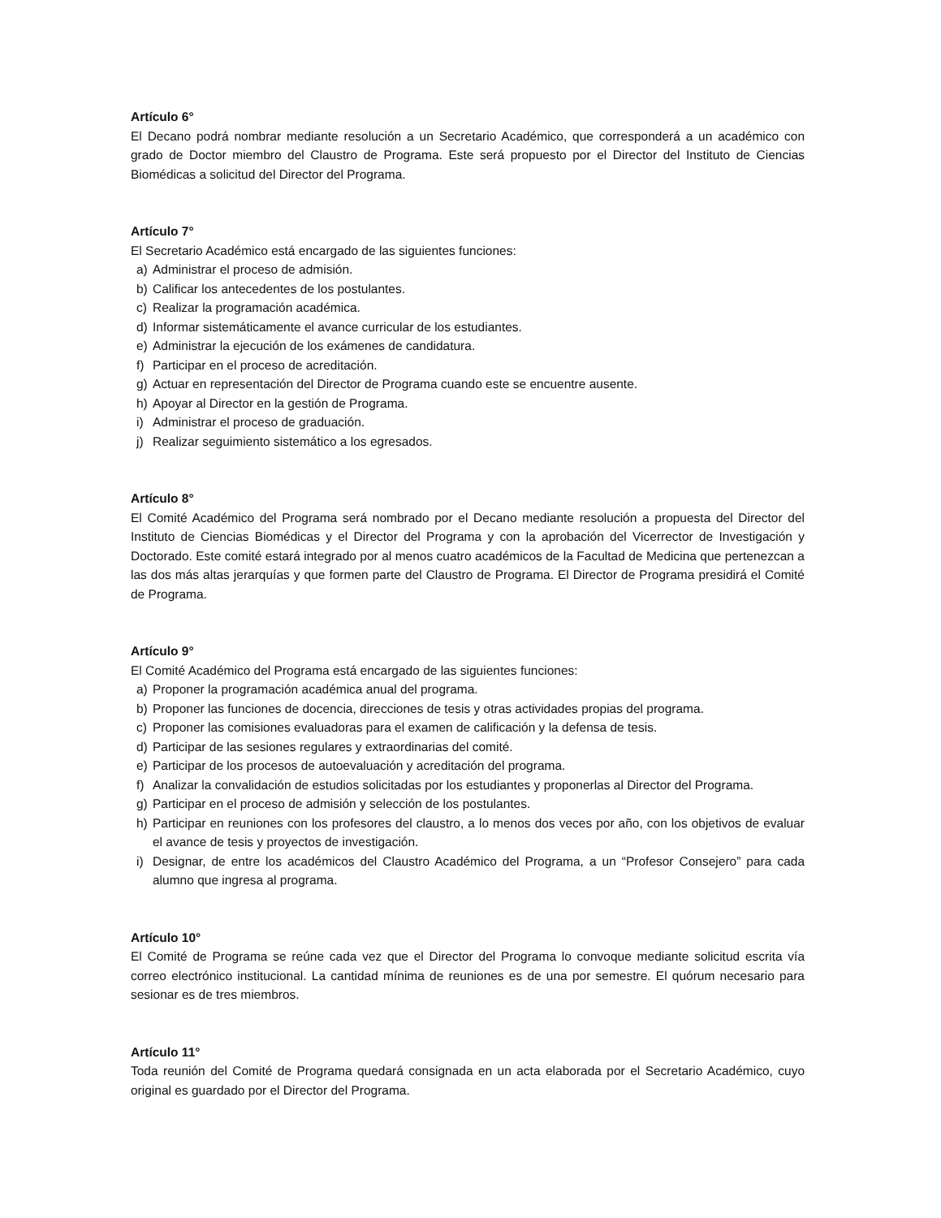Artículo 6°
El Decano podrá nombrar mediante resolución a un Secretario Académico, que corresponderá a un académico con grado de Doctor miembro del Claustro de Programa. Este será propuesto por el Director del Instituto de Ciencias Biomédicas a solicitud del Director del Programa.
Artículo 7°
El Secretario Académico está encargado de las siguientes funciones:
a) Administrar el proceso de admisión.
b) Calificar los antecedentes de los postulantes.
c) Realizar la programación académica.
d) Informar sistemáticamente el avance curricular de los estudiantes.
e) Administrar la ejecución de los exámenes de candidatura.
f) Participar en el proceso de acreditación.
g) Actuar en representación del Director de Programa cuando este se encuentre ausente.
h) Apoyar al Director en la gestión de Programa.
i) Administrar el proceso de graduación.
j) Realizar seguimiento sistemático a los egresados.
Artículo 8°
El Comité Académico del Programa será nombrado por el Decano mediante resolución a propuesta del Director del Instituto de Ciencias Biomédicas y el Director del Programa y con la aprobación del Vicerrector de Investigación y Doctorado. Este comité estará integrado por al menos cuatro académicos de la Facultad de Medicina que pertenezcan a las dos más altas jerarquías y que formen parte del Claustro de Programa. El Director de Programa presidirá el Comité de Programa.
Artículo 9°
El Comité Académico del Programa está encargado de las siguientes funciones:
a) Proponer la programación académica anual del programa.
b) Proponer las funciones de docencia, direcciones de tesis y otras actividades propias del programa.
c) Proponer las comisiones evaluadoras para el examen de calificación y la defensa de tesis.
d) Participar de las sesiones regulares y extraordinarias del comité.
e) Participar de los procesos de autoevaluación y acreditación del programa.
f) Analizar la convalidación de estudios solicitadas por los estudiantes y proponerlas al Director del Programa.
g) Participar en el proceso de admisión y selección de los postulantes.
h) Participar en reuniones con los profesores del claustro, a lo menos dos veces por año, con los objetivos de evaluar el avance de tesis y proyectos de investigación.
i) Designar, de entre los académicos del Claustro Académico del Programa, a un “Profesor Consejero” para cada alumno que ingresa al programa.
Artículo 10°
El Comité de Programa se reúne cada vez que el Director del Programa lo convoque mediante solicitud escrita vía correo electrónico institucional. La cantidad mínima de reuniones es de una por semestre. El quórum necesario para sesionar es de tres miembros.
Artículo 11°
Toda reunión del Comité de Programa quedará consignada en un acta elaborada por el Secretario Académico, cuyo original es guardado por el Director del Programa.